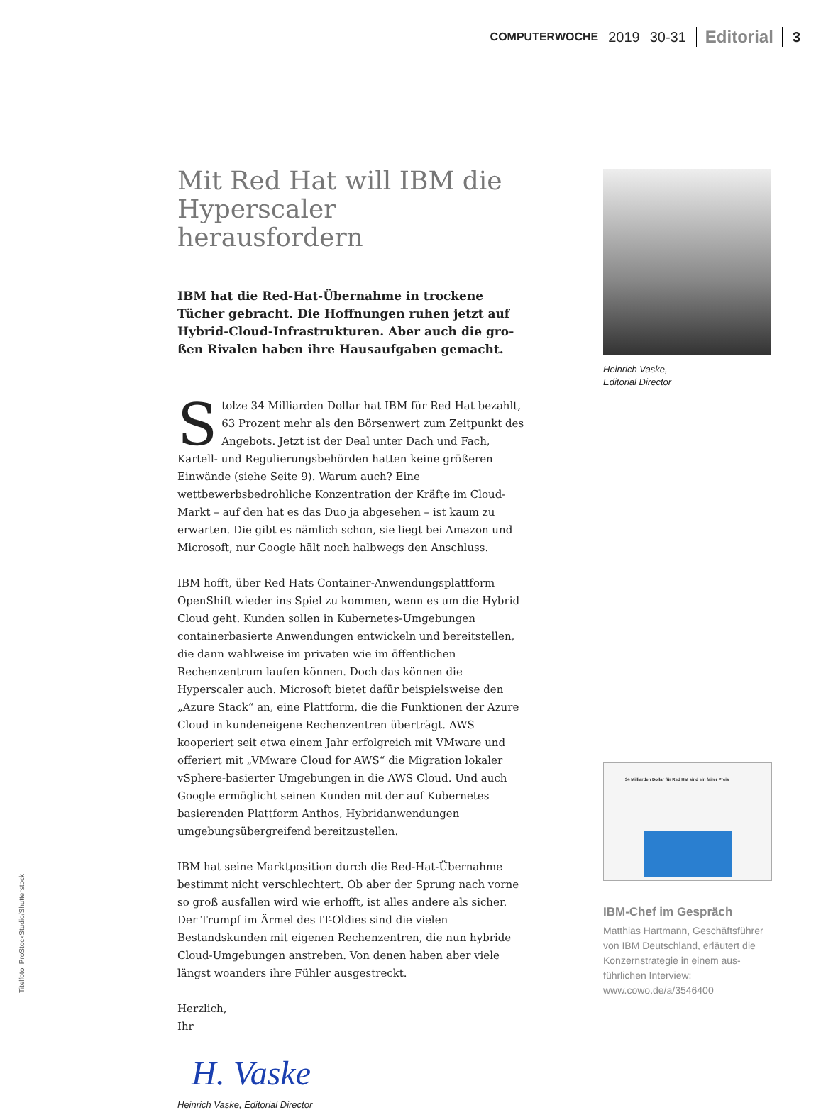COMPUTERWOCHE 2019 30-31 Editorial 3
Mit Red Hat will IBM die Hyperscaler herausfordern
IBM hat die Red-Hat-Übernahme in trockene Tücher gebracht. Die Hoffnungen ruhen jetzt auf Hybrid-Cloud-Infrastrukturen. Aber auch die gro­ßen Rivalen haben ihre Hausaufgaben gemacht.
Stolze 34 Milliarden Dollar hat IBM für Red Hat bezahlt, 63 Pro­zent mehr als den Börsenwert zum Zeitpunkt des Angebots. Jetzt ist der Deal unter Dach und Fach, Kartell- und Regulierungsbe­hörden hatten keine größeren Einwände (siehe Seite 9). Warum auch? Eine wettbewerbsbedrohliche Konzentration der Kräfte im Cloud-Markt – auf den hat es das Duo ja abgesehen – ist kaum zu erwarten. Die gibt es nämlich schon, sie liegt bei Amazon und Microsoft, nur Google hält noch halbwegs den Anschluss.
IBM hofft, über Red Hats Container-Anwendungsplattform OpenShift wieder ins Spiel zu kommen, wenn es um die Hybrid Cloud geht. Kun­den sollen in Kubernetes-Umgebungen containerbasierte Anwendun­gen entwickeln und bereitstellen, die dann wahlweise im privaten wie im öffentlichen Rechenzentrum laufen können. Doch das können die Hyperscaler auch. Microsoft bietet dafür beispielsweise den „Azure Stack“ an, eine Plattform, die die Funktionen der Azure Cloud in kun­deneigene Rechenzentren überträgt. AWS kooperiert seit etwa einem Jahr erfolgreich mit VMware und offeriert mit „VMware Cloud for AWS“ die Migration lokaler vSphere-basierter Umgebungen in die AWS Cloud. Und auch Google ermöglicht seinen Kunden mit der auf Kubernetes basierenden Plattform Anthos, Hybridanwendungen umgebungsüber­greifend bereitzustellen.
IBM hat seine Marktposition durch die Red-Hat-Übernahme bestimmt nicht verschlechtert. Ob aber der Sprung nach vorne so groß ausfallen wird wie erhofft, ist alles andere als sicher. Der Trumpf im Ärmel des IT-Oldies sind die vielen Bestandskunden mit eigenen Rechenzentren, die nun hybride Cloud-Umgebungen anstreben. Von denen haben aber viele längst woanders ihre Fühler ausgestreckt.
Herzlich,
Ihr
H. Vaske
Heinrich Vaske, Editorial Director
Heinrich Vaske,
Editorial Director
34 Milliarden Dollar für Red Hat sind ein fairer Preis
IBM-Chef im Gespräch
Matthias Hartmann, Geschäftsfüh­rer von IBM Deutschland, erläutert die Konzernstrategie in einem aus­führlichen Interview: www.cowo.de/a/3546400
Titelfoto: ProStockStudio/Shutterstock